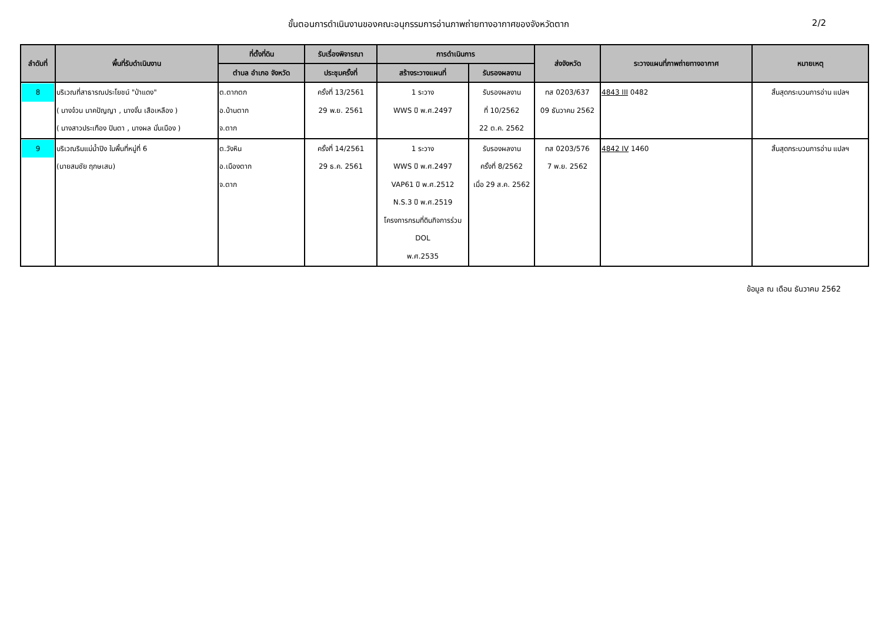ขั้นตอนการดำเนินงานของคณะอนุกรรมการอ่านภาพถ่ายทางอากาศของจังหวัดตาก 2/2
| ลำดับที่ | พื้นที่รับดำเนินงาน | ที่ตั้งที่ดิน | รับเรื่องพิจารณา | การดำเนินการ | | ส่งจังหวัด | ระวางแผนที่ภาพถ่ายทางอากาศ | หมายเหตุ |
| --- | --- | --- | --- | --- | --- | --- | --- | --- |
| | | ตำบล อำเภอ จังหวัด | ประชุมครั้งที่ | สร้างระวางแผนที่ | รับรองผลงาน | | | |
| 8 | บริเวณที่สาธารณประโยชน์ "ป่าแดง" ( นางจ๋วน นาคปัญญา , นางจั๋น เสือเหลือง ) ( นางสาวประเทือง ปินตา , นางผล มั่นเมือง ) | ต.ตากตก อ.บ้านตาก จ.ตาก | ครั้งที่ 13/2561 29 พ.ย. 2561 | 1 ระวาง WWS ปี พ.ศ.2497 | รับรองผลงาน ที่ 10/2562 22 ต.ค. 2562 | ทส 0203/637 09 ธันวาคม 2562 | 4843 III 0482 | สิ้นสุดกระบวนการอ่าน แปลฯ |
| 9 | บริเวณริมแม่น้ำปิง ในพื้นที่หมู่ที่ 6 (นายสมชัย ฤกษเสน) | ต.วังหิน อ.เมืองตาก จ.ตาก | ครั้งที่ 14/2561 29 ธ.ค. 2561 | 1 ระวาง WWS ปี พ.ศ.2497 VAP61 ปี พ.ศ.2512 N.S.3 ปี พ.ศ.2519 โครงการกรมที่ดินกิจการร่วม DOL พ.ศ.2535 | รับรองผลงาน ครั้งที่ 8/2562 เมื่อ 29 ส.ค. 2562 | ทส 0203/576 7 พ.ย. 2562 | 4842 IV 1460 | สิ้นสุดกระบวนการอ่าน แปลฯ |
ข้อมูล ณ เดือน ธันวาคม 2562